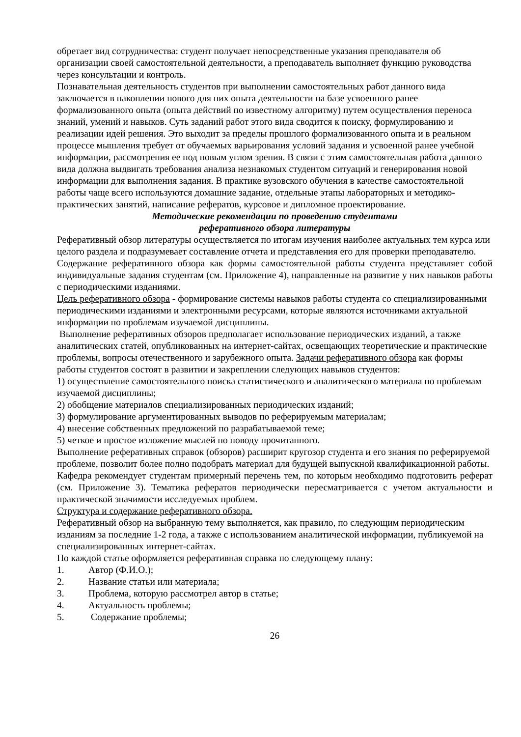обретает вид сотрудничества: студент получает непосредственные указания преподавателя об организации своей самостоятельной деятельности, а преподаватель выполняет функцию руководства через консультации и контроль.
Познавательная деятельность студентов при выполнении самостоятельных работ данного вида заключается в накоплении нового для них опыта деятельности на базе усвоенного ранее формализованного опыта (опыта действий по известному алгоритму) путем осуществления переноса знаний, умений и навыков. Суть заданий работ этого вида сводится к поиску, формулированию и реализации идей решения. Это выходит за пределы прошлого формализованного опыта и в реальном процессе мышления требует от обучаемых варьирования условий задания и усвоенной ранее учебной информации, рассмотрения ее под новым углом зрения. В связи с этим самостоятельная работа данного вида должна выдвигать требования анализа незнакомых студентом ситуаций и генерирования новой информации для выполнения задания. В практике вузовского обучения в качестве самостоятельной работы чаще всего используются домашние задание, отдельные этапы лабораторных и методико-практических занятий, написание рефератов, курсовое и дипломное проектирование.
Методические рекомендации по проведению студентами
реферативного обзора литературы
Реферативный обзор литературы осуществляется по итогам изучения наиболее актуальных тем курса или целого раздела и подразумевает составление отчета и представления его для проверки преподавателю.
Содержание реферативного обзора как формы самостоятельной работы студента представляет собой индивидуальные задания студентам (см. Приложение 4), направленные на развитие у них навыков работы с периодическими изданиями.
Цель реферативного обзора - формирование системы навыков работы студента со специализированными периодическими изданиями и электронными ресурсами, которые являются источниками актуальной информации по проблемам изучаемой дисциплины.
Выполнение реферативных обзоров предполагает использование периодических изданий, а также аналитических статей, опубликованных на интернет-сайтах, освещающих теоретические и практические проблемы, вопросы отечественного и зарубежного опыта. Задачи реферативного обзора как формы работы студентов состоят в развитии и закреплении следующих навыков студентов:
1) осуществление самостоятельного поиска статистического и аналитического материала по проблемам изучаемой дисциплины;
2) обобщение материалов специализированных периодических изданий;
3) формулирование аргументированных выводов по реферируемым материалам;
4) внесение собственных предложений по разрабатываемой теме;
5) четкое и простое изложение мыслей по поводу прочитанного.
Выполнение реферативных справок (обзоров) расширит кругозор студента и его знания по реферируемой проблеме, позволит более полно подобрать материал для будущей выпускной квалификационной работы.
Кафедра рекомендует студентам примерный перечень тем, по которым необходимо подготовить реферат (см. Приложение 3). Тематика рефератов периодически пересматривается с учетом актуальности и практической значимости исследуемых проблем.
Структура и содержание реферативного обзора.
Реферативный обзор на выбранную тему выполняется, как правило, по следующим периодическим изданиям за последние 1-2 года, а также с использованием аналитической информации, публикуемой на специализированных интернет-сайтах.
По каждой статье оформляется реферативная справка по следующему плану:
1. Автор (Ф.И.О.);
2. Название статьи или материала;
3. Проблема, которую рассмотрел автор в статье;
4. Актуальность проблемы;
5. Содержание проблемы;
26